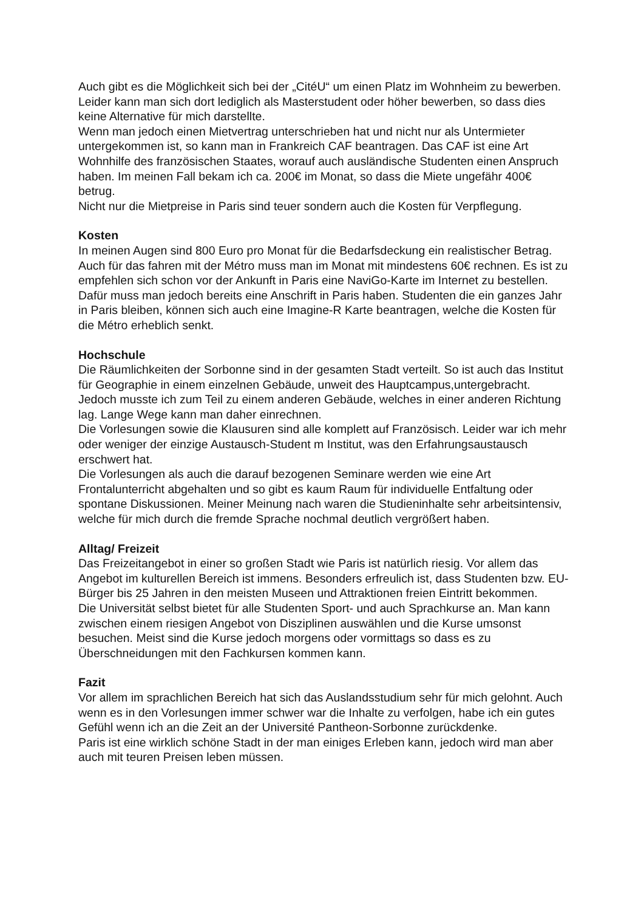Auch gibt es die Möglichkeit sich bei der „CitéU“ um einen Platz im Wohnheim zu bewerben. Leider kann man sich dort lediglich als Masterstudent oder höher bewerben, so dass dies keine Alternative für mich darstellte.
Wenn man jedoch einen Mietvertrag unterschrieben hat und nicht nur als Untermieter untergekommen ist, so kann man in Frankreich CAF beantragen. Das CAF ist eine Art Wohnhilfe des französischen Staates, worauf auch ausländische Studenten einen Anspruch haben. Im meinen Fall bekam ich ca. 200€ im Monat, so dass die Miete ungefähr 400€ betrug.
Nicht nur die Mietpreise in Paris sind teuer sondern auch die Kosten für Verpflegung.
Kosten
In meinen Augen sind 800 Euro pro Monat für die Bedarfsdeckung ein realistischer Betrag.
Auch für das fahren mit der Métro muss man im Monat mit mindestens 60€ rechnen. Es ist zu empfehlen sich schon vor der Ankunft in Paris eine NaviGo-Karte im Internet zu bestellen. Dafür muss man jedoch bereits eine Anschrift in Paris haben. Studenten die ein ganzes Jahr in Paris bleiben, können sich auch eine Imagine-R Karte beantragen, welche die Kosten für die Métro erheblich senkt.
Hochschule
Die Räumlichkeiten der Sorbonne sind in der gesamten Stadt verteilt. So ist auch das Institut für Geographie in einem einzelnen Gebäude, unweit des Hauptcampus,untergebracht. Jedoch musste ich zum Teil zu einem anderen Gebäude, welches in einer anderen Richtung lag. Lange Wege kann man daher einrechnen.
Die Vorlesungen sowie die Klausuren sind alle komplett auf Französisch. Leider war ich mehr oder weniger der einzige Austausch-Student m Institut, was den Erfahrungsaustausch erschwert hat.
Die Vorlesungen als auch die darauf bezogenen Seminare werden wie eine Art Frontalunterricht abgehalten und so gibt es kaum Raum für individuelle Entfaltung oder spontane Diskussionen. Meiner Meinung nach waren die Studieninhalte sehr arbeitsintensiv, welche für mich durch die fremde Sprache nochmal deutlich vergrößert haben.
Alltag/ Freizeit
Das Freizeitangebot in einer so großen Stadt wie Paris ist natürlich riesig. Vor allem das Angebot im kulturellen Bereich ist immens. Besonders erfreulich ist, dass Studenten bzw. EU-Bürger bis 25 Jahren in den meisten Museen und Attraktionen freien Eintritt bekommen.
Die Universität selbst bietet für alle Studenten Sport- und auch Sprachkurse an. Man kann zwischen einem riesigen Angebot von Disziplinen auswählen und die Kurse umsonst besuchen. Meist sind die Kurse jedoch morgens oder vormittags so dass es zu Überschneidungen mit den Fachkursen kommen kann.
Fazit
Vor allem im sprachlichen Bereich hat sich das Auslandsstudium sehr für mich gelohnt. Auch wenn es in den Vorlesungen immer schwer war die Inhalte zu verfolgen, habe ich ein gutes Gefühl wenn ich an die Zeit an der Université Pantheon-Sorbonne zurückdenke.
Paris ist eine wirklich schöne Stadt in der man einiges Erleben kann, jedoch wird man aber auch mit teuren Preisen leben müssen.